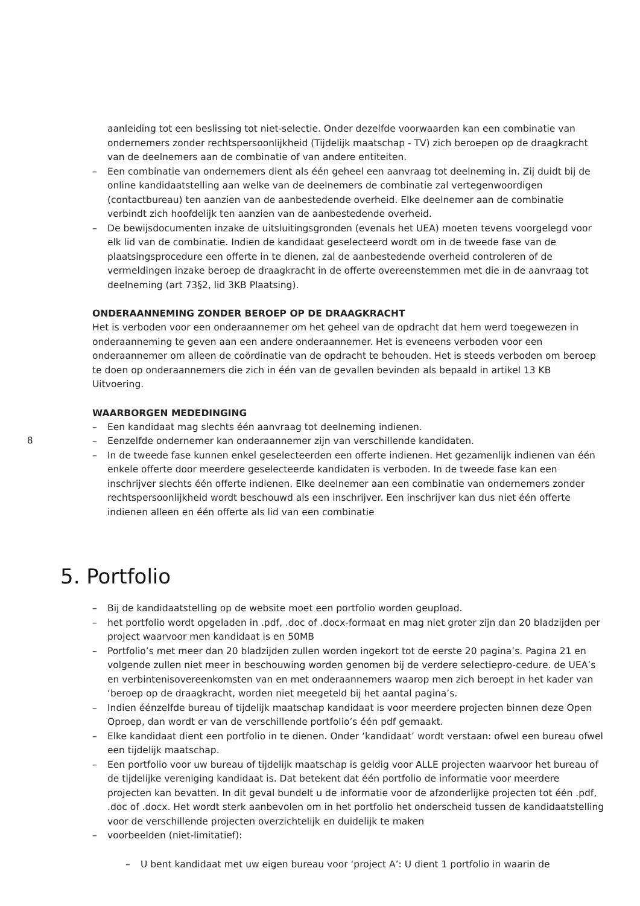8
aanleiding tot een beslissing tot niet-selectie. Onder dezelfde voorwaarden kan een combinatie van ondernemers zonder rechtspersoonlijkheid (Tijdelijk maatschap - TV) zich beroepen op de draagkracht van de deelnemers aan de combinatie of van andere entiteiten.
– Een combinatie van ondernemers dient als één geheel een aanvraag tot deelneming in. Zij duidt bij de online kandidaatstelling aan welke van de deelnemers de combinatie zal vertegenwoordigen (contactbureau) ten aanzien van de aanbestedende overheid. Elke deelnemer aan de combinatie verbindt zich hoofdelijk ten aanzien van de aanbestedende overheid.
– De bewijsdocumenten inzake de uitsluitingsgronden (evenals het UEA) moeten tevens voorgelegd voor elk lid van de combinatie. Indien de kandidaat geselecteerd wordt om in de tweede fase van de plaatsingsprocedure een offerte in te dienen, zal de aanbestedende overheid controleren of de vermeldingen inzake beroep de draagkracht in de offerte overeenstemmen met die in de aanvraag tot deelneming (art 73§2, lid 3KB Plaatsing).
ONDERAANNEMING ZONDER BEROEP OP DE DRAAGKRACHT
Het is verboden voor een onderaannemer om het geheel van de opdracht dat hem werd toegewezen in onderaanneming te geven aan een andere onderaannemer. Het is eveneens verboden voor een onderaannemer om alleen de coördinatie van de opdracht te behouden. Het is steeds verboden om beroep te doen op onderaannemers die zich in één van de gevallen bevinden als bepaald in artikel 13 KB Uitvoering.
WAARBORGEN MEDEDINGING
– Een kandidaat mag slechts één aanvraag tot deelneming indienen.
– Eenzelfde ondernemer kan onderaannemer zijn van verschillende kandidaten.
– In de tweede fase kunnen enkel geselecteerden een offerte indienen. Het gezamenlijk indienen van één enkele offerte door meerdere geselecteerde kandidaten is verboden. In de tweede fase kan een inschrijver slechts één offerte indienen. Elke deelnemer aan een combinatie van ondernemers zonder rechtspersoonlijkheid wordt beschouwd als een inschrijver. Een inschrijver kan dus niet één offerte indienen alleen en één offerte als lid van een combinatie
5. Portfolio
– Bij de kandidaatstelling op de website moet een portfolio worden geupload.
– het portfolio wordt opgeladen in .pdf, .doc of .docx-formaat en mag niet groter zijn dan 20 bladzijden per project waarvoor men kandidaat is en 50MB
– Portfolio’s met meer dan 20 bladzijden zullen worden ingekort tot de eerste 20 pagina’s. Pagina 21 en volgende zullen niet meer in beschouwing worden genomen bij de verdere selectiepro-cedure. de UEA’s en verbintenisovereenkomsten van en met onderaannemers waarop men zich beroept in het kader van ‘beroep op de draagkracht, worden niet meegeteld bij het aantal pagina’s.
– Indien éénzelfde bureau of tijdelijk maatschap kandidaat is voor meerdere projecten binnen deze Open Oproep, dan wordt er van de verschillende portfolio’s één pdf gemaakt.
– Elke kandidaat dient een portfolio in te dienen. Onder ‘kandidaat’ wordt verstaan: ofwel een bureau ofwel een tijdelijk maatschap.
– Een portfolio voor uw bureau of tijdelijk maatschap is geldig voor ALLE projecten waarvoor het bureau of de tijdelijke vereniging kandidaat is. Dat betekent dat één portfolio de informatie voor meerdere projecten kan bevatten. In dit geval bundelt u de informatie voor de afzonderlijke projecten tot één .pdf, .doc of .docx. Het wordt sterk aanbevolen om in het portfolio het onderscheid tussen de kandidaatstelling voor de verschillende projecten overzichtelijk en duidelijk te maken
– voorbeelden (niet-limitatief):
– U bent kandidaat met uw eigen bureau voor ‘project A’: U dient 1 portfolio in waarin de